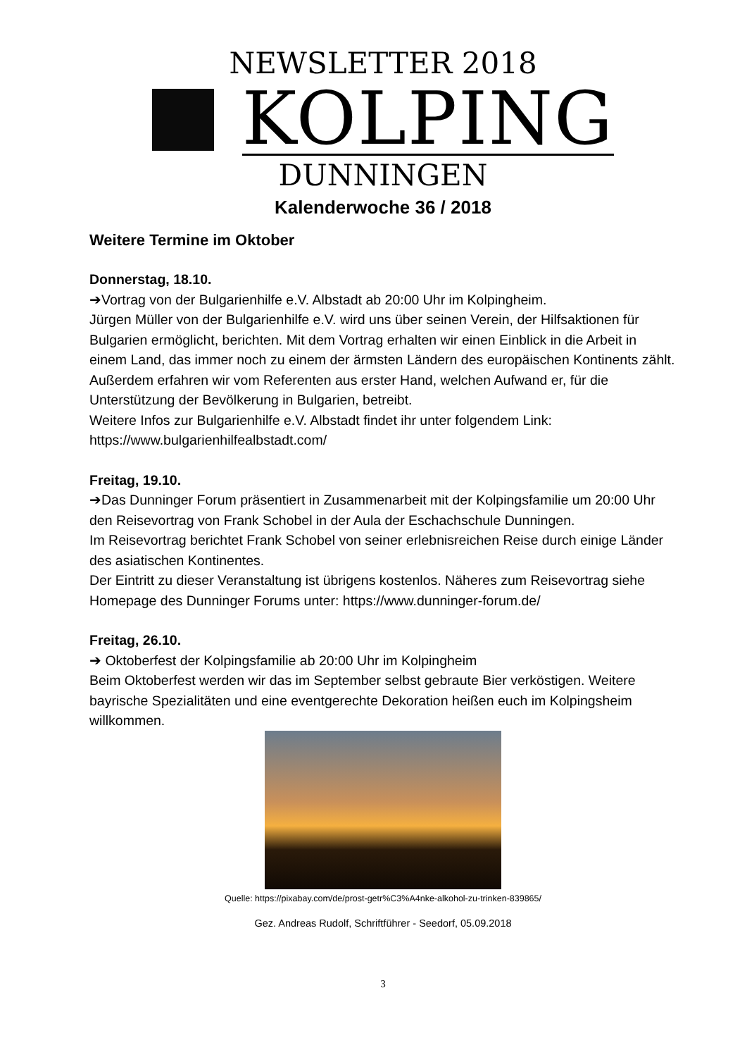NEWSLETTER 2018
KOLPING
DUNNINGEN
Kalenderwoche 36 / 2018
Weitere Termine im Oktober
Donnerstag, 18.10.
➔Vortrag von der Bulgarienhilfe e.V. Albstadt ab 20:00 Uhr im Kolpingheim.
Jürgen Müller von der Bulgarienhilfe e.V. wird uns über seinen Verein, der Hilfsaktionen für Bulgarien ermöglicht, berichten. Mit dem Vortrag erhalten wir einen Einblick in die Arbeit in einem Land, das immer noch zu einem der ärmsten Ländern des europäischen Kontinents zählt. Außerdem erfahren wir vom Referenten aus erster Hand, welchen Aufwand er, für die Unterstützung der Bevölkerung in Bulgarien, betreibt.
Weitere Infos zur Bulgarienhilfe e.V. Albstadt findet ihr unter folgendem Link:
https://www.bulgarienhilfealbstadt.com/
Freitag, 19.10.
➔Das Dunninger Forum präsentiert in Zusammenarbeit mit der Kolpingsfamilie um 20:00 Uhr den Reisevortrag von Frank Schobel in der Aula der Eschachschule Dunningen.
Im Reisevortrag berichtet Frank Schobel von seiner erlebnisreichen Reise durch einige Länder des asiatischen Kontinentes.
Der Eintritt zu dieser Veranstaltung ist übrigens kostenlos. Näheres zum Reisevortrag siehe Homepage des Dunninger Forums unter: https://www.dunninger-forum.de/
Freitag, 26.10.
➔ Oktoberfest der Kolpingsfamilie ab 20:00 Uhr im Kolpingheim
Beim Oktoberfest werden wir das im September selbst gebraute Bier verköstigen. Weitere bayrische Spezialitäten und eine eventgerechte Dekoration heißen euch im Kolpingsheim willkommen.
Quelle: https://pixabay.com/de/prost-getr%C3%A4nke-alkohol-zu-trinken-839865/
Gez. Andreas Rudolf, Schriftführer - Seedorf, 05.09.2018
3